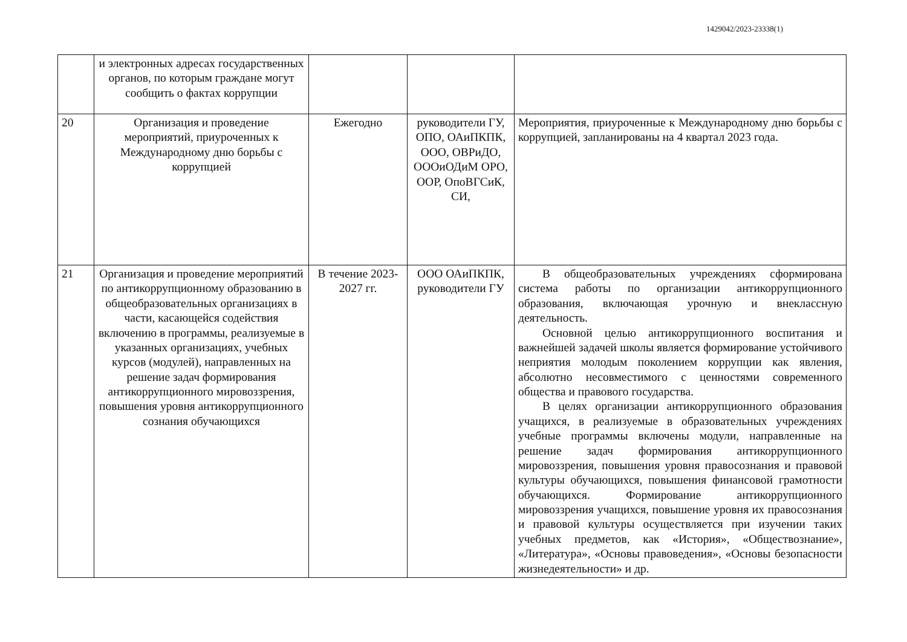1429042/2023-23338(1)
| | и электронных адресах государственных органов, по которым граждане могут сообщить о фактах коррупции | | | |
| 20 | Организация и проведение мероприятий, приуроченных к Международному дню борьбы с коррупцией | Ежегодно | руководители ГУ, ОПО, ОАиПКПК, ООО, ОВРиДО, ОООиОДиМ ОРО, ООР, ОпоВГСиК, СИ, | Мероприятия, приуроченные к Международному дню борьбы с коррупцией, запланированы на 4 квартал 2023 года. |
| 21 | Организация и проведение мероприятий по антикоррупционному образованию в общеобразовательных организациях в части, касающейся содействия включению в программы, реализуемые в указанных организациях, учебных курсов (модулей), направленных на решение задач формирования антикоррупционного мировоззрения, повышения уровня антикоррупционного сознания обучающихся | В течение 2023-2027 гг. | ООО ОАиПКПК, руководители ГУ | В общеобразовательных учреждениях сформирована система работы по организации антикоррупционного образования, включающая урочную и внеклассную деятельность. Основной целью антикоррупционного воспитания и важнейшей задачей школы является формирование устойчивого неприятия молодым поколением коррупции как явления, абсолютно несовместимого с ценностями современного общества и правового государства. В целях организации антикоррупционного образования учащихся, в реализуемые в образовательных учреждениях учебные программы включены модули, направленные на решение задач формирования антикоррупционного мировоззрения, повышения уровня правосознания и правовой культуры обучающихся, повышения финансовой грамотности обучающихся. Формирование антикоррупционного мировоззрения учащихся, повышение уровня их правосознания и правовой культуры осуществляется при изучении таких учебных предметов, как «История», «Обществознание», «Литература», «Основы правоведения», «Основы безопасности жизнедеятельности» и др. |